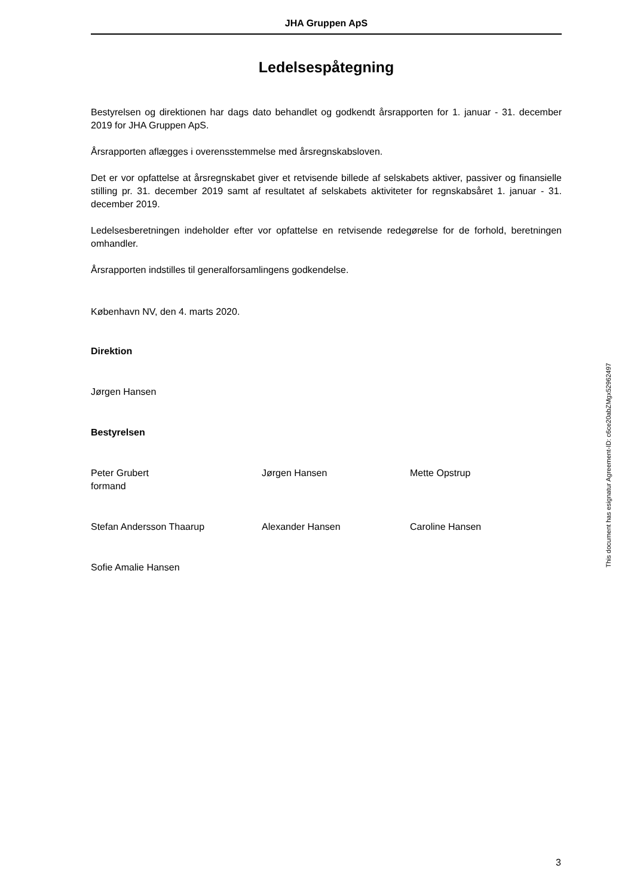JHA Gruppen ApS
Ledelsespåtegning
Bestyrelsen og direktionen har dags dato behandlet og godkendt årsrapporten for 1. januar - 31. december 2019 for JHA Gruppen ApS.
Årsrapporten aflægges i overensstemmelse med årsregnskabsloven.
Det er vor opfattelse at årsregnskabet giver et retvisende billede af selskabets aktiver, passiver og finansielle stilling pr. 31. december 2019 samt af resultatet af selskabets aktiviteter for regnskabsåret 1. januar - 31. december 2019.
Ledelsesberetningen indeholder efter vor opfattelse en retvisende redegørelse for de forhold, beretningen omhandler.
Årsrapporten indstilles til generalforsamlingens godkendelse.
København NV, den 4. marts 2020.
Direktion
Jørgen Hansen
Bestyrelsen
Peter Grubert
formand
Jørgen Hansen Mette Opstrup
Stefan Andersson Thaarup Alexander Hansen Caroline Hansen
Sofie Amalie Hansen
This document has esignatur Agreement-ID: c6ce20abZMgx52962497
3